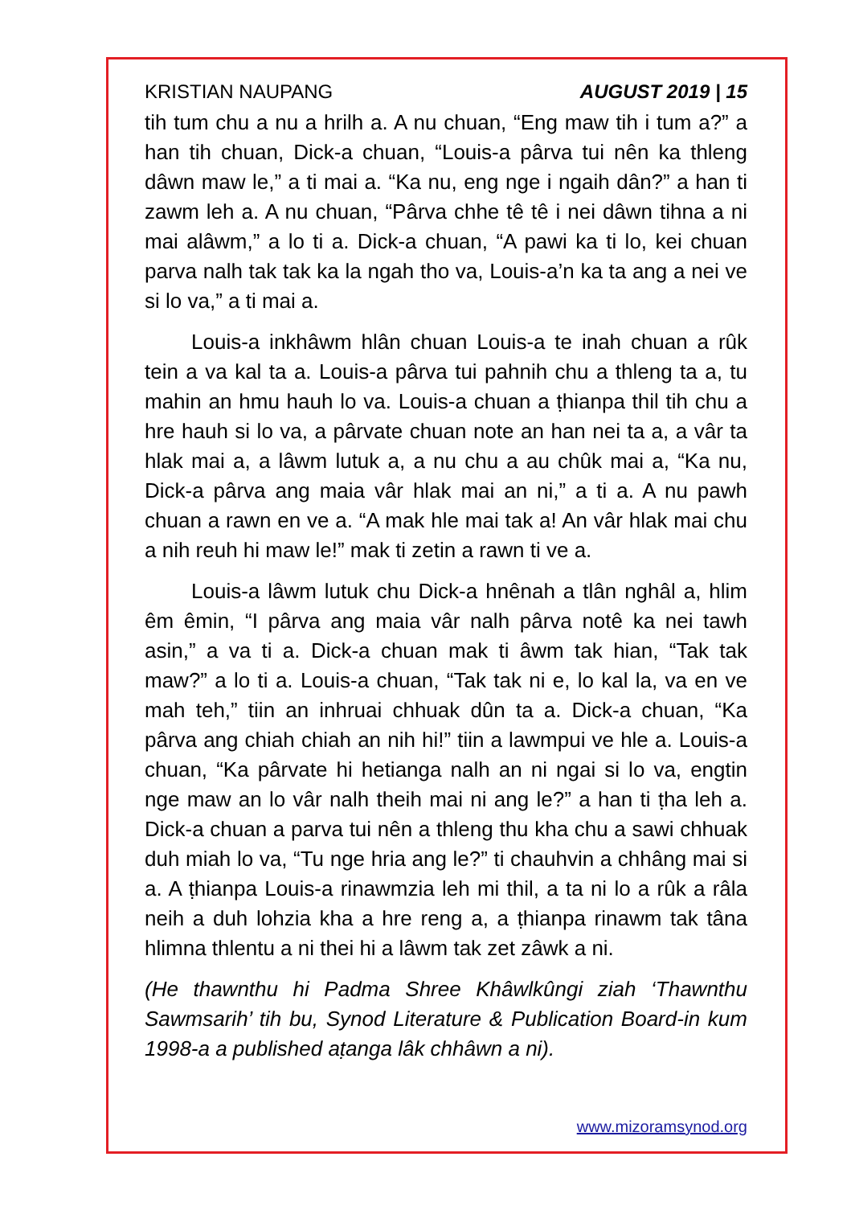KRISTIAN NAUPANG AUGUST 2019 | 15
tih tum chu a nu a hrilh a. A nu chuan, “Eng maw tih i tum a?” a han tih chuan, Dick-a chuan, “Louis-a pârva tui nên ka thleng dâwn maw le,” a ti mai a. “Ka nu, eng nge i ngaih dân?” a han ti zawm leh a. A nu chuan, “Pârva chhe tê tê i nei dâwn tihna a ni mai alâwm,” a lo ti a. Dick-a chuan, “A pawi ka ti lo, kei chuan parva nalh tak tak ka la ngah tho va, Louis-a’n ka ta ang a nei ve si lo va,” a ti mai a.
Louis-a inkhâwm hlân chuan Louis-a te inah chuan a rûk tein a va kal ta a. Louis-a pârva tui pahnih chu a thleng ta a, tu mahin an hmu hauh lo va. Louis-a chuan a ṭhianpa thil tih chu a hre hauh si lo va, a pârvate chuan note an han nei ta a, a vâr ta hlak mai a, a lâwm lutuk a, a nu chu a au chûk mai a, “Ka nu, Dick-a pârva ang maia vâr hlak mai an ni,” a ti a. A nu pawh chuan a rawn en ve a. “A mak hle mai tak a! An vâr hlak mai chu a nih reuh hi maw le!” mak ti zetin a rawn ti ve a.
Louis-a lâwm lutuk chu Dick-a hnênah a tlân nghâl a, hlim êm êmin, “I pârva ang maia vâr nalh pârva notê ka nei tawh asin,” a va ti a. Dick-a chuan mak ti âwm tak hian, “Tak tak maw?” a lo ti a. Louis-a chuan, “Tak tak ni e, lo kal la, va en ve mah teh,” tiin an inhruai chhuak dûn ta a. Dick-a chuan, “Ka pârva ang chiah chiah an nih hi!” tiin a lawmpui ve hle a. Louis-a chuan, “Ka pârvate hi hetianga nalh an ni ngai si lo va, engtin nge maw an lo vâr nalh theih mai ni ang le?” a han ti ṭha leh a. Dick-a chuan a parva tui nên a thleng thu kha chu a sawi chhuak duh miah lo va, “Tu nge hria ang le?” ti chauhvin a chhâng mai si a. A ṭhianpa Louis-a rinawmzia leh mi thil, a ta ni lo a rûk a râla neih a duh lohzia kha a hre reng a, a ṭhianpa rinawm tak tâna hlimna thlentu a ni thei hi a lâwm tak zet zâwk a ni.
(He thawnthu hi Padma Shree Khâwlkûngi ziah ‘Thawnthu Sawmsarih’ tih bu, Synod Literature & Publication Board-in kum 1998-a a published aṭanga lâk chhâwn a ni).
www.mizoramsynod.org